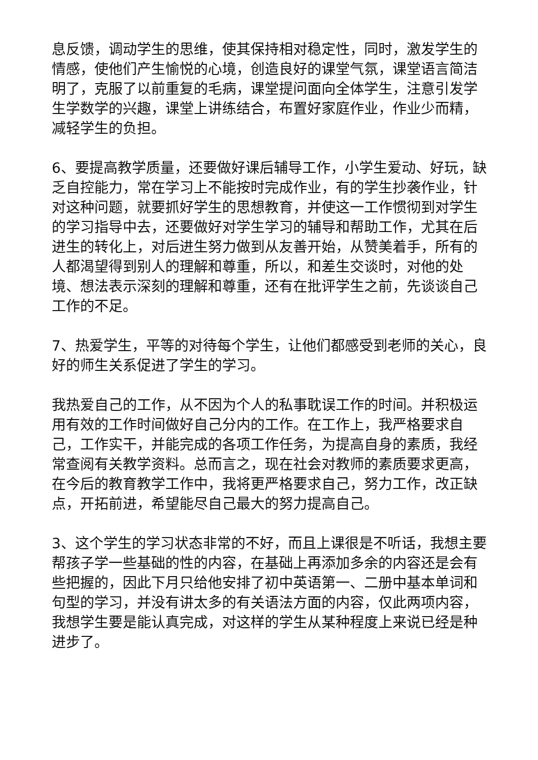息反馈，调动学生的思维，使其保持相对稳定性，同时，激发学生的情感，使他们产生愉悦的心境，创造良好的课堂气氛，课堂语言简洁明了，克服了以前重复的毛病，课堂提问面向全体学生，注意引发学生学数学的兴趣，课堂上讲练结合，布置好家庭作业，作业少而精，减轻学生的负担。
6、要提高教学质量，还要做好课后辅导工作，小学生爱动、好玩，缺乏自控能力，常在学习上不能按时完成作业，有的学生抄袭作业，针对这种问题，就要抓好学生的思想教育，并使这一工作惯彻到对学生的学习指导中去，还要做好对学生学习的辅导和帮助工作，尤其在后进生的转化上，对后进生努力做到从友善开始，从赞美着手，所有的人都渴望得到别人的理解和尊重，所以，和差生交谈时，对他的处境、想法表示深刻的理解和尊重，还有在批评学生之前，先谈谈自己工作的不足。
7、热爱学生，平等的对待每个学生，让他们都感受到老师的关心，良好的师生关系促进了学生的学习。
我热爱自己的工作，从不因为个人的私事耽误工作的时间。并积极运用有效的工作时间做好自己分内的工作。在工作上，我严格要求自己，工作实干，并能完成的各项工作任务，为提高自身的素质，我经常查阅有关教学资料。总而言之，现在社会对教师的素质要求更高，在今后的教育教学工作中，我将更严格要求自己，努力工作，改正缺点，开拓前进，希望能尽自己最大的努力提高自己。
3、这个学生的学习状态非常的不好，而且上课很是不听话，我想主要帮孩子学一些基础的性的内容，在基础上再添加多余的内容还是会有些把握的，因此下月只给他安排了初中英语第一、二册中基本单词和句型的学习，并没有讲太多的有关语法方面的内容，仅此两项内容，我想学生要是能认真完成，对这样的学生从某种程度上来说已经是种进步了。